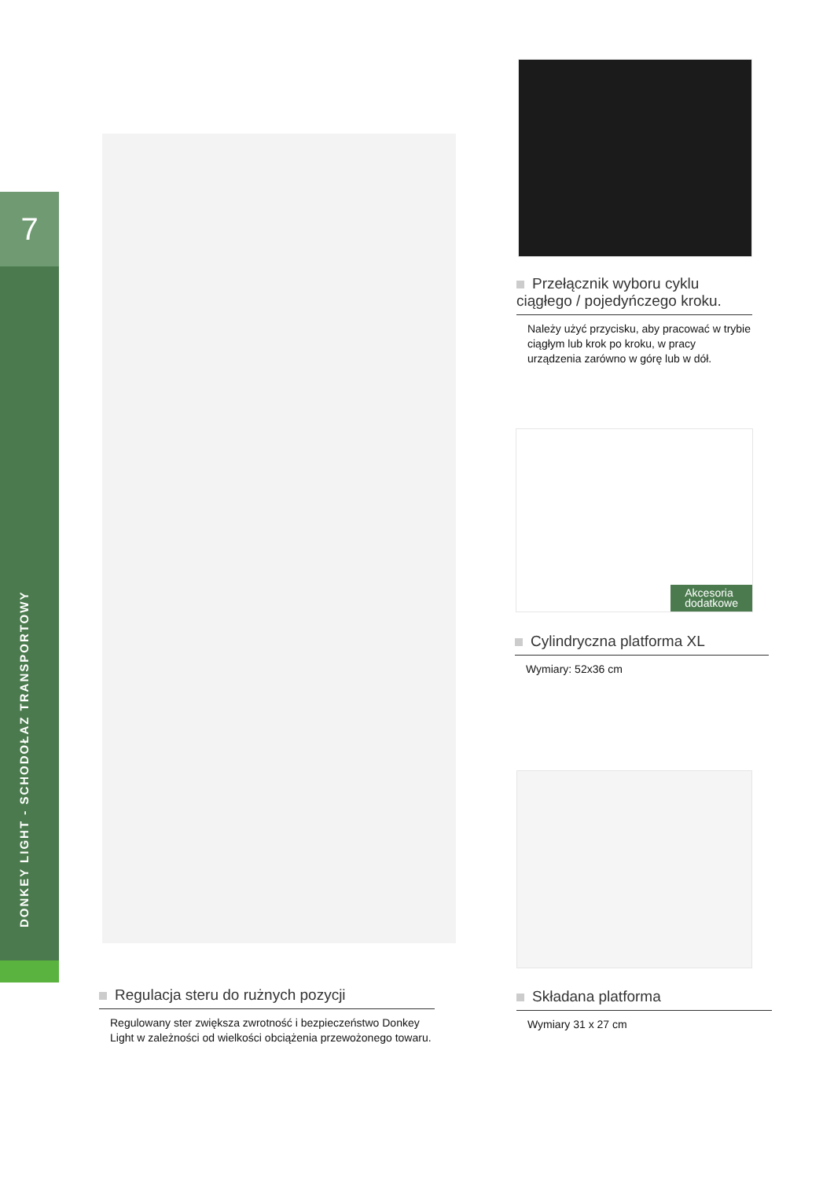7
DONKEY LIGHT - SCHODOŁAZ TRANSPORTOWY
Przełącznik wyboru cyklu
ciągłego / pojedyńczego kroku.
Należy użyć przycisku, aby pracować w trybie ciągłym lub krok po kroku, w pracy urządzenia zarówno w górę lub w dół.
Akcesoria
dodatkowe
Cylindryczna platforma XL
Wymiary: 52x36 cm
Składana platforma
Wymiary 31 x 27 cm
Regulacja steru do rużnych pozycji
Regulowany ster zwiększa zwrotność i bezpieczeństwo Donkey Light w zależności od wielkości obciążenia przewożonego towaru.